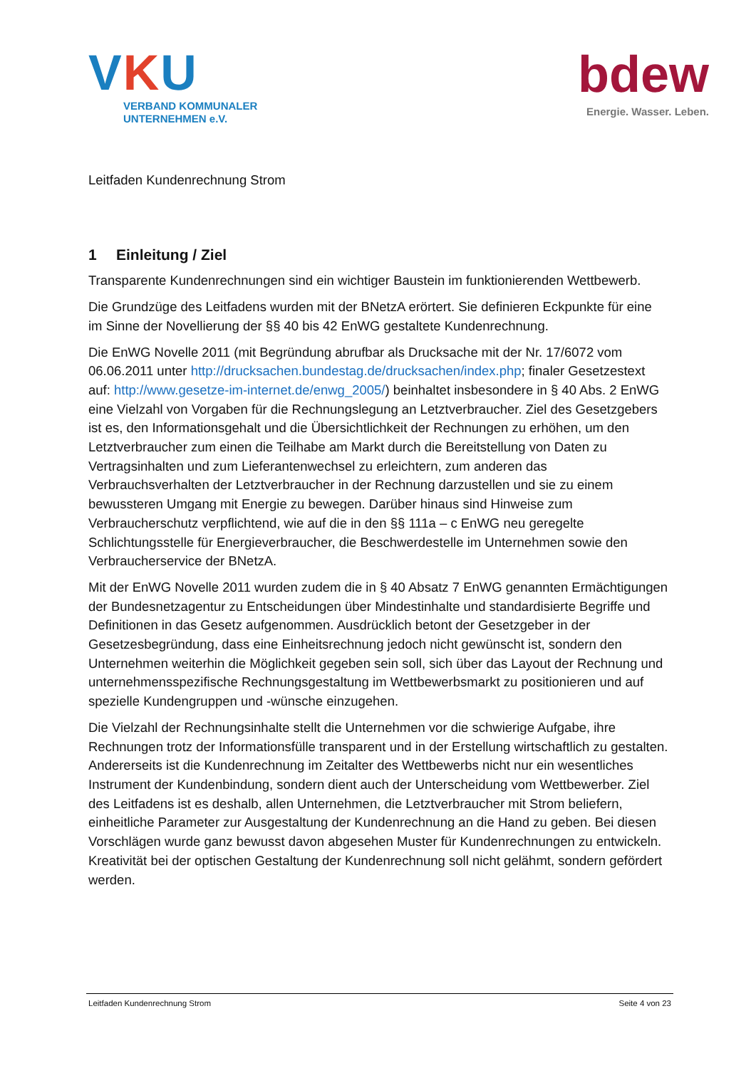VKU
VERBAND KOMMUNALER
UNTERNEHMEN e.V.
bdew
Energie. Wasser. Leben.
Leitfaden Kundenrechnung Strom
1 Einleitung / Ziel
Transparente Kundenrechnungen sind ein wichtiger Baustein im funktionierenden Wettbewerb.
Die Grundzüge des Leitfadens wurden mit der BNetzA erörtert. Sie definieren Eckpunkte für eine im Sinne der Novellierung der §§ 40 bis 42 EnWG gestaltete Kundenrechnung.
Die EnWG Novelle 2011 (mit Begründung abrufbar als Drucksache mit der Nr. 17/6072 vom 06.06.2011 unter http://drucksachen.bundestag.de/drucksachen/index.php; finaler Gesetzestext auf: http://www.gesetze-im-internet.de/enwg_2005/) beinhaltet insbesondere in § 40 Abs. 2 EnWG eine Vielzahl von Vorgaben für die Rechnungslegung an Letztverbraucher. Ziel des Gesetzgebers ist es, den Informationsgehalt und die Übersichtlichkeit der Rechnungen zu erhöhen, um den Letztverbraucher zum einen die Teilhabe am Markt durch die Bereitstellung von Daten zu Vertragsinhalten und zum Lieferantenwechsel zu erleichtern, zum anderen das Verbrauchsverhalten der Letztverbraucher in der Rechnung darzustellen und sie zu einem bewussteren Umgang mit Energie zu bewegen. Darüber hinaus sind Hinweise zum Verbraucherschutz verpflichtend, wie auf die in den §§ 111a – c EnWG neu geregelte Schlichtungsstelle für Energieverbraucher, die Beschwerdestelle im Unternehmen sowie den Verbraucherservice der BNetzA.
Mit der EnWG Novelle 2011 wurden zudem die in § 40 Absatz 7 EnWG genannten Ermächtigungen der Bundesnetzagentur zu Entscheidungen über Mindestinhalte und standardisierte Begriffe und Definitionen in das Gesetz aufgenommen. Ausdrücklich betont der Gesetzgeber in der Gesetzesbegründung, dass eine Einheitsrechnung jedoch nicht gewünscht ist, sondern den Unternehmen weiterhin die Möglichkeit gegeben sein soll, sich über das Layout der Rechnung und unternehmensspezifische Rechnungsgestaltung im Wettbewerbsmarkt zu positionieren und auf spezielle Kundengruppen und -wünsche einzugehen.
Die Vielzahl der Rechnungsinhalte stellt die Unternehmen vor die schwierige Aufgabe, ihre Rechnungen trotz der Informationsfülle transparent und in der Erstellung wirtschaftlich zu gestalten. Andererseits ist die Kundenrechnung im Zeitalter des Wettbewerbs nicht nur ein wesentliches Instrument der Kundenbindung, sondern dient auch der Unterscheidung vom Wettbewerber. Ziel des Leitfadens ist es deshalb, allen Unternehmen, die Letztverbraucher mit Strom beliefern, einheitliche Parameter zur Ausgestaltung der Kundenrechnung an die Hand zu geben. Bei diesen Vorschlägen wurde ganz bewusst davon abgesehen Muster für Kundenrechnungen zu entwickeln. Kreativität bei der optischen Gestaltung der Kundenrechnung soll nicht gelähmt, sondern gefördert werden.
Leitfaden Kundenrechnung Strom Seite 4 von 23